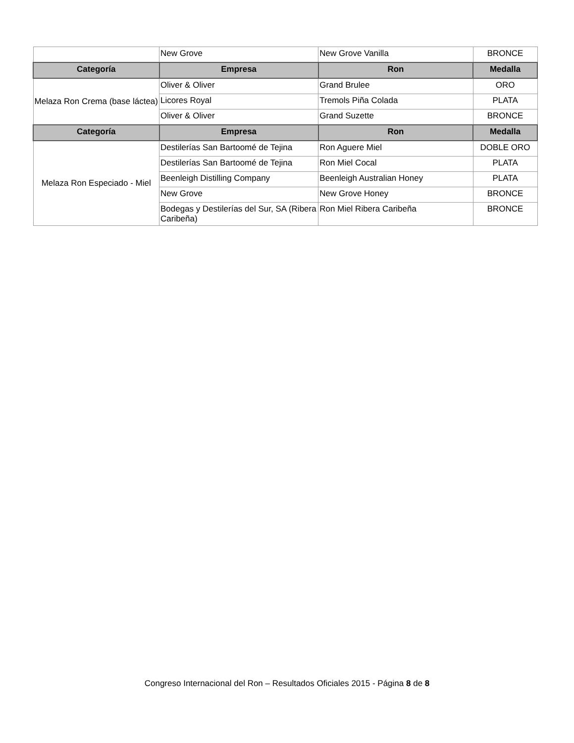| | New Grove | New Grove Vanilla | BRONCE |
| Categoría | Empresa | Ron | Medalla |
| Melaza Ron Crema (base láctea) | Oliver & Oliver | Grand Brulee | ORO |
| | Licores Royal | Tremols Piña Colada | PLATA |
| | Oliver & Oliver | Grand Suzette | BRONCE |
| Categoría | Empresa | Ron | Medalla |
| Melaza Ron Especiado - Miel | Destilerías San Bartoomé de Tejina | Ron Aguere Miel | DOBLE ORO |
| | Destilerías San Bartoomé de Tejina | Ron Miel Cocal | PLATA |
| | Beenleigh Distilling Company | Beenleigh Australian Honey | PLATA |
| | New Grove | New Grove Honey | BRONCE |
| | Bodegas y Destilerías del Sur, SA (Ribera Caribeña) | Ron Miel Ribera Caribeña | BRONCE |
Congreso Internacional del Ron – Resultados Oficiales 2015 - Página 8 de 8